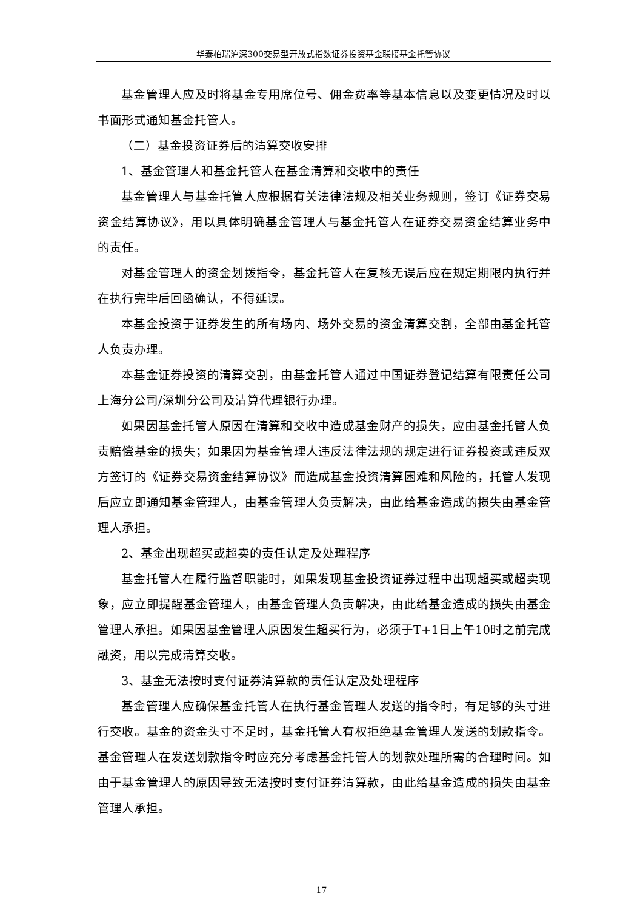华泰柏瑞沪深300交易型开放式指数证券投资基金联接基金托管协议
基金管理人应及时将基金专用席位号、佣金费率等基本信息以及变更情况及时以书面形式通知基金托管人。
（二）基金投资证券后的清算交收安排
1、基金管理人和基金托管人在基金清算和交收中的责任
基金管理人与基金托管人应根据有关法律法规及相关业务规则，签订《证券交易资金结算协议》，用以具体明确基金管理人与基金托管人在证券交易资金结算业务中的责任。
对基金管理人的资金划拨指令，基金托管人在复核无误后应在规定期限内执行并在执行完毕后回函确认，不得延误。
本基金投资于证券发生的所有场内、场外交易的资金清算交割，全部由基金托管人负责办理。
本基金证券投资的清算交割，由基金托管人通过中国证券登记结算有限责任公司上海分公司/深圳分公司及清算代理银行办理。
如果因基金托管人原因在清算和交收中造成基金财产的损失，应由基金托管人负责赔偿基金的损失；如果因为基金管理人违反法律法规的规定进行证券投资或违反双方签订的《证券交易资金结算协议》而造成基金投资清算困难和风险的，托管人发现后应立即通知基金管理人，由基金管理人负责解决，由此给基金造成的损失由基金管理人承担。
2、基金出现超买或超卖的责任认定及处理程序
基金托管人在履行监督职能时，如果发现基金投资证券过程中出现超买或超卖现象，应立即提醒基金管理人，由基金管理人负责解决，由此给基金造成的损失由基金管理人承担。如果因基金管理人原因发生超买行为，必须于T+1日上午10时之前完成融资，用以完成清算交收。
3、基金无法按时支付证券清算款的责任认定及处理程序
基金管理人应确保基金托管人在执行基金管理人发送的指令时，有足够的头寸进行交收。基金的资金头寸不足时，基金托管人有权拒绝基金管理人发送的划款指令。基金管理人在发送划款指令时应充分考虑基金托管人的划款处理所需的合理时间。如由于基金管理人的原因导致无法按时支付证券清算款，由此给基金造成的损失由基金管理人承担。
17